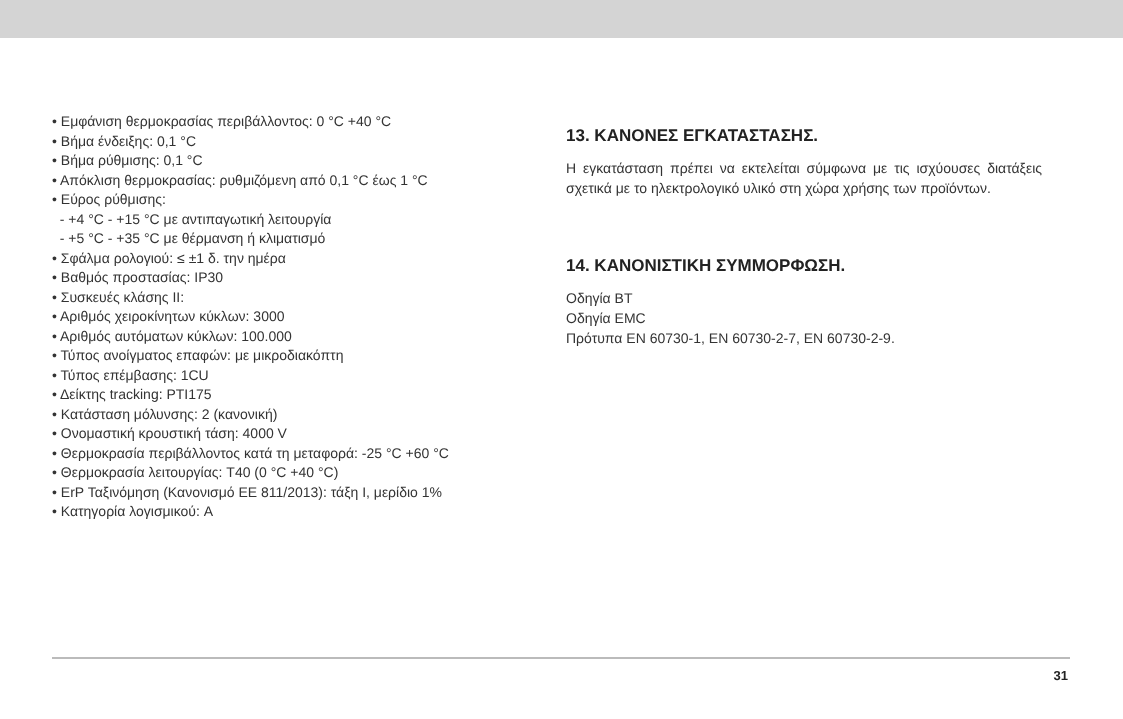• Εμφάνιση θερμοκρασίας περιβάλλοντος: 0 °C +40 °C
• Βήμα ένδειξης: 0,1 °C
• Βήμα ρύθμισης: 0,1 °C
• Απόκλιση θερμοκρασίας: ρυθμιζόμενη από 0,1 °C έως 1 °C
• Εύρος ρύθμισης:
- +4 °C - +15 °C με αντιπαγωτική λειτουργία
- +5 °C - +35 °C με θέρμανση ή κλιματισμό
• Σφάλμα ρολογιού: ≤ ±1 δ. την ημέρα
• Βαθμός προστασίας: IP30
• Συσκευές κλάσης II:
• Αριθμός χειροκίνητων κύκλων: 3000
• Αριθμός αυτόματων κύκλων: 100.000
• Τύπος ανοίγματος επαφών: με μικροδιακόπτη
• Τύπος επέμβασης: 1CU
• Δείκτης tracking: PTI175
• Κατάσταση μόλυνσης: 2 (κανονική)
• Ονομαστική κρουστική τάση: 4000 V
• Θερμοκρασία περιβάλλοντος κατά τη μεταφορά: -25 °C +60 °C
• Θερμοκρασία λειτουργίας: T40 (0 °C +40 °C)
• ErP Ταξινόμηση (Κανονισμό ΕΕ 811/2013): τάξη I, μερίδιο 1%
• Κατηγορία λογισμικού: A
13. ΚΑΝΟΝΕΣ ΕΓΚΑΤΑΣΤΑΣΗΣ.
Η εγκατάσταση πρέπει να εκτελείται σύμφωνα με τις ισχύουσες διατάξεις σχετικά με το ηλεκτρολογικό υλικό στη χώρα χρήσης των προϊόντων.
14. ΚΑΝΟΝΙΣΤΙΚΗ ΣΥΜΜΟΡΦΩΣΗ.
Οδηγία BT
Οδηγία EMC
Πρότυπα EN 60730-1, EN 60730-2-7, EN 60730-2-9.
31